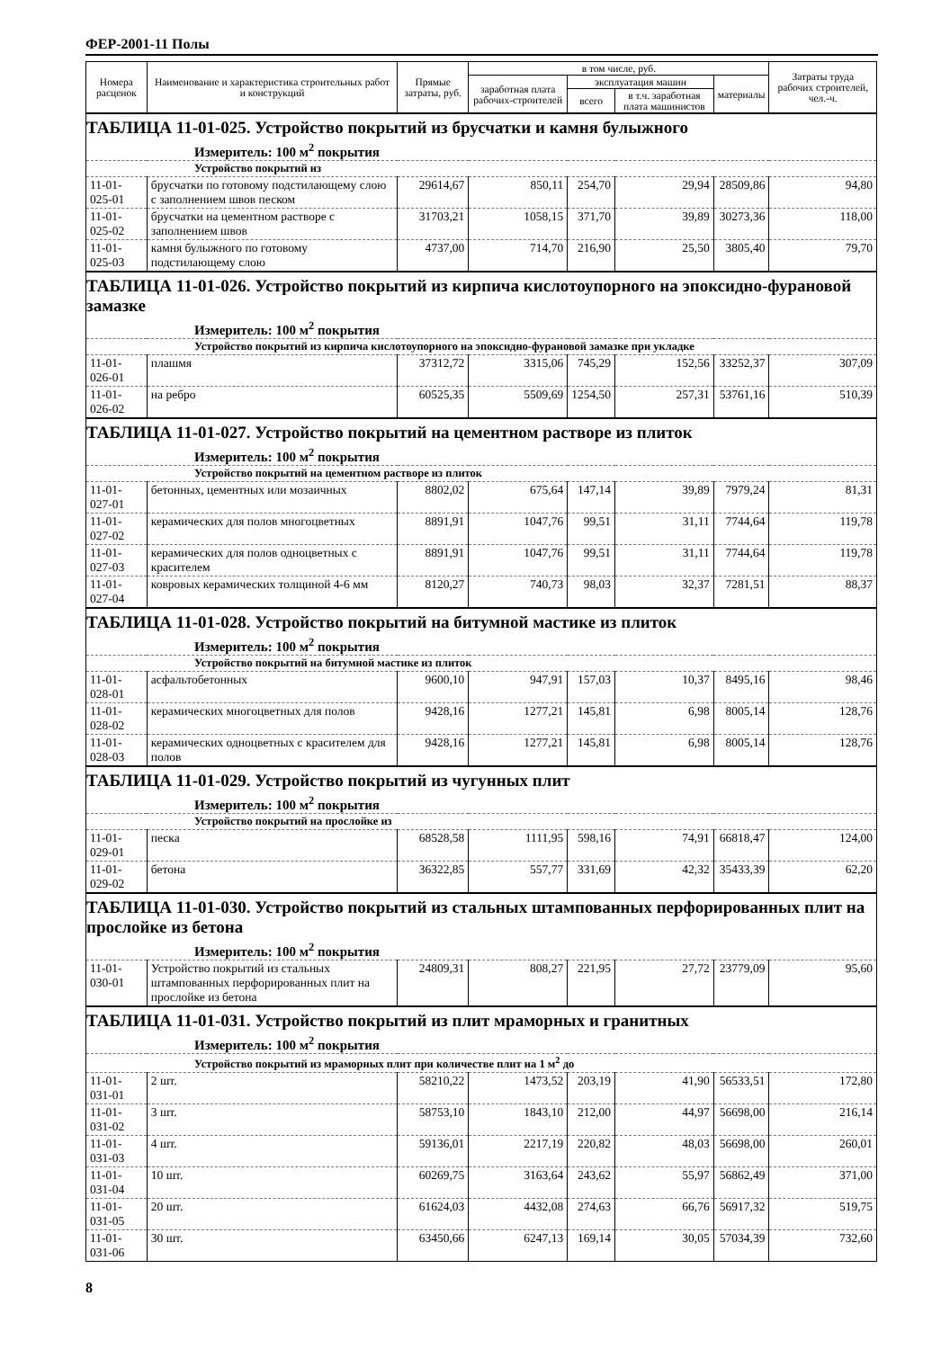ФЕР-2001-11 Полы
| Номера расценок | Наименование и характеристика строительных работ и конструкций | Прямые затраты, руб. | в том числе, руб. | | | | Затраты труда рабочих строителей, чел.-ч. |
| --- | --- | --- | --- | --- | --- | --- | --- |
| | | | заработная плата рабочих-строителей | эксплуатация машин | | материалы | |
| | | | | всего | в т.ч. заработная плата машинистов | | |
| ТАБЛИЦА 11-01-025. Устройство покрытий из брусчатки и камня булыжного | | | | | | | |
| Измеритель: 100 м<sup>2</sup> покрытия | | | | | | | |
| Устройство покрытий из | | | | | | | |
| 11-01-025-01 | брусчатки по готовому подстилающему слою с заполнением швов песком | 29614,67 | 850,11 | 254,70 | 29,94 | 28509,86 | 94,80 |
| 11-01-025-02 | брусчатки на цементном растворе с заполнением швов | 31703,21 | 1058,15 | 371,70 | 39,89 | 30273,36 | 118,00 |
| 11-01-025-03 | камня булыжного по готовому подстилающему слою | 4737,00 | 714,70 | 216,90 | 25,50 | 3805,40 | 79,70 |
| ТАБЛИЦА 11-01-026. Устройство покрытий из кирпича кислотоупорного на эпоксидно-фурановой замазке | | | | | | | |
| Измеритель: 100 м<sup>2</sup> покрытия | | | | | | | |
| Устройство покрытий из кирпича кислотоупорного на эпоксидно-фурановой замазке при укладке | | | | | | | |
| 11-01-026-01 | плашмя | 37312,72 | 3315,06 | 745,29 | 152,56 | 33252,37 | 307,09 |
| 11-01-026-02 | на ребро | 60525,35 | 5509,69 | 1254,50 | 257,31 | 53761,16 | 510,39 |
| ТАБЛИЦА 11-01-027. Устройство покрытий на цементном растворе из плиток | | | | | | | |
| Измеритель: 100 м<sup>2</sup> покрытия | | | | | | | |
| Устройство покрытий на цементном растворе из плиток | | | | | | | |
| 11-01-027-01 | бетонных, цементных или мозаичных | 8802,02 | 675,64 | 147,14 | 39,89 | 7979,24 | 81,31 |
| 11-01-027-02 | керамических для полов многоцветных | 8891,91 | 1047,76 | 99,51 | 31,11 | 7744,64 | 119,78 |
| 11-01-027-03 | керамических для полов одноцветных с красителем | 8891,91 | 1047,76 | 99,51 | 31,11 | 7744,64 | 119,78 |
| 11-01-027-04 | ковровых керамических толщиной 4-6 мм | 8120,27 | 740,73 | 98,03 | 32,37 | 7281,51 | 88,37 |
| ТАБЛИЦА 11-01-028. Устройство покрытий на битумной мастике из плиток | | | | | | | |
| Измеритель: 100 м<sup>2</sup> покрытия | | | | | | | |
| Устройство покрытий на битумной мастике из плиток | | | | | | | |
| 11-01-028-01 | асфальтобетонных | 9600,10 | 947,91 | 157,03 | 10,37 | 8495,16 | 98,46 |
| 11-01-028-02 | керамических многоцветных для полов | 9428,16 | 1277,21 | 145,81 | 6,98 | 8005,14 | 128,76 |
| 11-01-028-03 | керамических одноцветных с красителем для полов | 9428,16 | 1277,21 | 145,81 | 6,98 | 8005,14 | 128,76 |
| ТАБЛИЦА 11-01-029. Устройство покрытий из чугунных плит | | | | | | | |
| Измеритель: 100 м<sup>2</sup> покрытия | | | | | | | |
| Устройство покрытий на прослойке из | | | | | | | |
| 11-01-029-01 | песка | 68528,58 | 1111,95 | 598,16 | 74,91 | 66818,47 | 124,00 |
| 11-01-029-02 | бетона | 36322,85 | 557,77 | 331,69 | 42,32 | 35433,39 | 62,20 |
| ТАБЛИЦА 11-01-030. Устройство покрытий из стальных штампованных перфорированных плит на прослойке из бетона | | | | | | | |
| Измеритель: 100 м<sup>2</sup> покрытия | | | | | | | |
| 11-01-030-01 | Устройство покрытий из стальных штампованных перфорированных плит на прослойке из бетона | 24809,31 | 808,27 | 221,95 | 27,72 | 23779,09 | 95,60 |
| ТАБЛИЦА 11-01-031. Устройство покрытий из плит мраморных и гранитных | | | | | | | |
| Измеритель: 100 м<sup>2</sup> покрытия | | | | | | | |
| Устройство покрытий из мраморных плит при количестве плит на 1 м<sup>2</sup> до | | | | | | | |
| 11-01-031-01 | 2 шт. | 58210,22 | 1473,52 | 203,19 | 41,90 | 56533,51 | 172,80 |
| 11-01-031-02 | 3 шт. | 58753,10 | 1843,10 | 212,00 | 44,97 | 56698,00 | 216,14 |
| 11-01-031-03 | 4 шт. | 59136,01 | 2217,19 | 220,82 | 48,03 | 56698,00 | 260,01 |
| 11-01-031-04 | 10 шт. | 60269,75 | 3163,64 | 243,62 | 55,97 | 56862,49 | 371,00 |
| 11-01-031-05 | 20 шт. | 61624,03 | 4432,08 | 274,63 | 66,76 | 56917,32 | 519,75 |
| 11-01-031-06 | 30 шт. | 63450,66 | 6247,13 | 169,14 | 30,05 | 57034,39 | 732,60 |
8